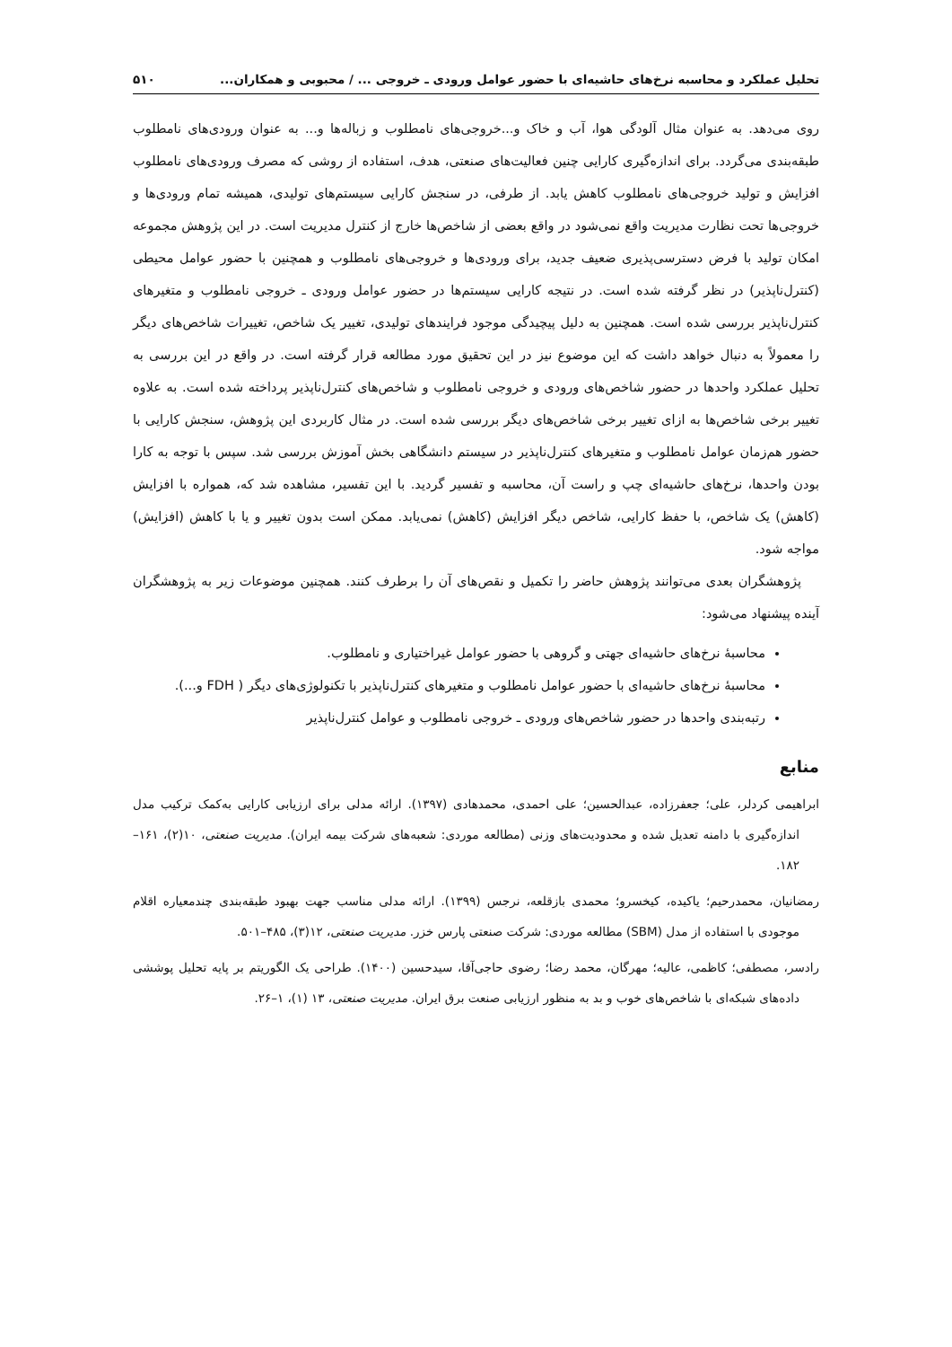تحلیل عملکرد و محاسبه نرخ‌های حاشیه‌ای با حضور عوامل ورودی ـ خروجی ... / محبوبی و همکاران... ۵۱۰
روی می‌دهد. به عنوان مثال آلودگی هوا، آب و خاک و...خروجی‌های نامطلوب و زباله‌ها و... به عنوان ورودی‌های نامطلوب طبقه‌بندی می‌گردد. برای اندازه‌گیری کارایی چنین فعالیت‌های صنعتی، هدف، استفاده از روشی که مصرف ورودی‌های نامطلوب افزایش و تولید خروجی‌های نامطلوب کاهش یابد. از طرفی، در سنجش کارایی سیستم‌های تولیدی، همیشه تمام ورودی‌ها و خروجی‌ها تحت نظارت مدیریت واقع نمی‌شود در واقع بعضی از شاخص‌ها خارج از کنترل مدیریت است. در این پژوهش مجموعه امکان تولید با فرض دسترسی‌پذیری ضعیف جدید، برای ورودی‌ها و خروجی‌های نامطلوب و همچنین با حضور عوامل محیطی (کنترل‌ناپذیر) در نظر گرفته شده است. در نتیجه کارایی سیستم‌ها در حضور عوامل ورودی ـ خروجی نامطلوب و متغیرهای کنترل‌ناپذیر بررسی شده است. همچنین به دلیل پیچیدگی موجود فرایندهای تولیدی، تغییر یک شاخص، تغییرات شاخص‌های دیگر را معمولاً به دنبال خواهد داشت که این موضوع نیز در این تحقیق مورد مطالعه قرار گرفته است. در واقع در این بررسی به تحلیل عملکرد واحدها در حضور شاخص‌های ورودی و خروجی نامطلوب و شاخص‌های کنترل‌ناپذیر پرداخته شده است. به علاوه تغییر برخی شاخص‌ها به ازای تغییر برخی شاخص‌های دیگر بررسی شده است. در مثال کاربردی این پژوهش، سنجش کارایی با حضور هم‌زمان عوامل نامطلوب و متغیرهای کنترل‌ناپذیر در سیستم دانشگاهی بخش آموزش بررسی شد. سپس با توجه به کارا بودن واحدها، نرخ‌های حاشیه‌ای چپ و راست آن، محاسبه و تفسیر گردید. با این تفسیر، مشاهده شد که، همواره با افزایش (کاهش) یک شاخص، با حفظ کارایی، شاخص دیگر افزایش (کاهش) نمی‌یابد. ممکن است بدون تغییر و یا با کاهش (افزایش) مواجه شود.
پژوهشگران بعدی می‌توانند پژوهش حاضر را تکمیل و نقص‌های آن را برطرف کنند. همچنین موضوعات زیر به پژوهشگران آینده پیشنهاد می‌شود:
محاسبهٔ نرخ‌های حاشیه‌ای جهتی و گروهی با حضور عوامل غیراختیاری و نامطلوب.
محاسبهٔ نرخ‌های حاشیه‌ای با حضور عوامل نامطلوب و متغیرهای کنترل‌ناپذیر با تکنولوژی‌های دیگر ( FDH و...).
رتبه‌بندی واحدها در حضور شاخص‌های ورودی ـ خروجی نامطلوب و عوامل کنترل‌ناپذیر
منابع
ابراهیمی کردلر، علی؛ جعفرزاده، عبدالحسین؛ علی احمدی، محمدهادی (۱۳۹۷). ارائه مدلی برای ارزیابی کارایی به‌کمک ترکیب مدل اندازه‌گیری با دامنه تعدیل شده و محدودیت‌های وزنی (مطالعه موردی: شعبه‌های شرکت بیمه ایران). مدیریت صنعتی، ۱۰(۲)، ۱۶۱–۱۸۲.
رمضانیان، محمدرحیم؛ یاکیده، کیخسرو؛ محمدی بازقلعه، نرجس (۱۳۹۹). ارائه مدلی مناسب جهت بهبود طبقه‌بندی چندمعیاره اقلام موجودی با استفاده از مدل (SBM) مطالعه موردی: شرکت صنعتی پارس خزر. مدیریت صنعتی، ۱۲(۳)، ۴۸۵–۵۰۱.
رادسر، مصطفی؛ کاظمی، عالیه؛ مهرگان، محمد رضا؛ رضوی حاجی‌آقا، سیدحسین (۱۴۰۰). طراحی یک الگوریتم بر پایه تحلیل پوششی داده‌های شبکه‌ای با شاخص‌های خوب و بد به منظور ارزیابی صنعت برق ایران. مدیریت صنعتی، ۱۳ (۱)، ۱–۲۶.